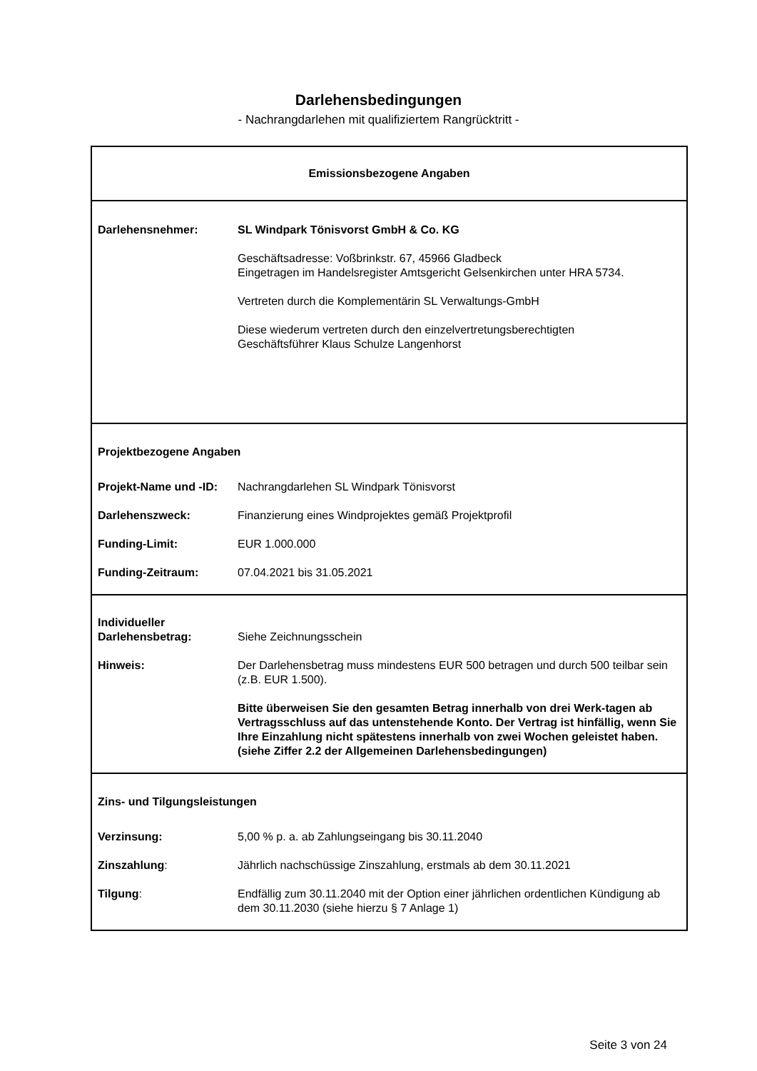Darlehensbedingungen
- Nachrangdarlehen mit qualifiziertem Rangrücktritt -
Emissionsbezogene Angaben
| Darlehensnehmer: | SL Windpark Tönisvorst GmbH & Co. KG Geschäftsadresse: Voßbrinkstr. 67, 45966 Gladbeck Eingetragen im Handelsregister Amtsgericht Gelsenkirchen unter HRA 5734. Vertreten durch die Komplementärin SL Verwaltungs-GmbH Diese wiederum vertreten durch den einzelvertretungsberechtigten Geschäftsführer Klaus Schulze Langenhorst |
Projektbezogene Angaben
| Projekt-Name und -ID: | Nachrangdarlehen SL Windpark Tönisvorst |
| Darlehenszweck: | Finanzierung eines Windprojektes gemäß Projektprofil |
| Funding-Limit: | EUR 1.000.000 |
| Funding-Zeitraum: | 07.04.2021 bis 31.05.2021 |
| Individueller Darlehensbetrag: | Siehe Zeichnungsschein |
| Hinweis: | Der Darlehensbetrag muss mindestens EUR 500 betragen und durch 500 teilbar sein (z.B. EUR 1.500). Bitte überweisen Sie den gesamten Betrag innerhalb von drei Werk-tagen ab Vertragsschluss auf das untenstehende Konto. Der Vertrag ist hinfällig, wenn Sie Ihre Einzahlung nicht spätestens innerhalb von zwei Wochen geleistet haben. (siehe Ziffer 2.2 der Allgemeinen Darlehensbedingungen) |
Zins- und Tilgungsleistungen
| Verzinsung: | 5,00 % p. a. ab Zahlungseingang bis 30.11.2040 |
| Zinszahlung : | Jährlich nachschüssige Zinszahlung, erstmals ab dem 30.11.2021 |
| Tilgung : | Endfällig zum 30.11.2040 mit der Option einer jährlichen ordentlichen Kündigung ab dem 30.11.2030 (siehe hierzu § 7 Anlage 1) |
Seite 3 von 24